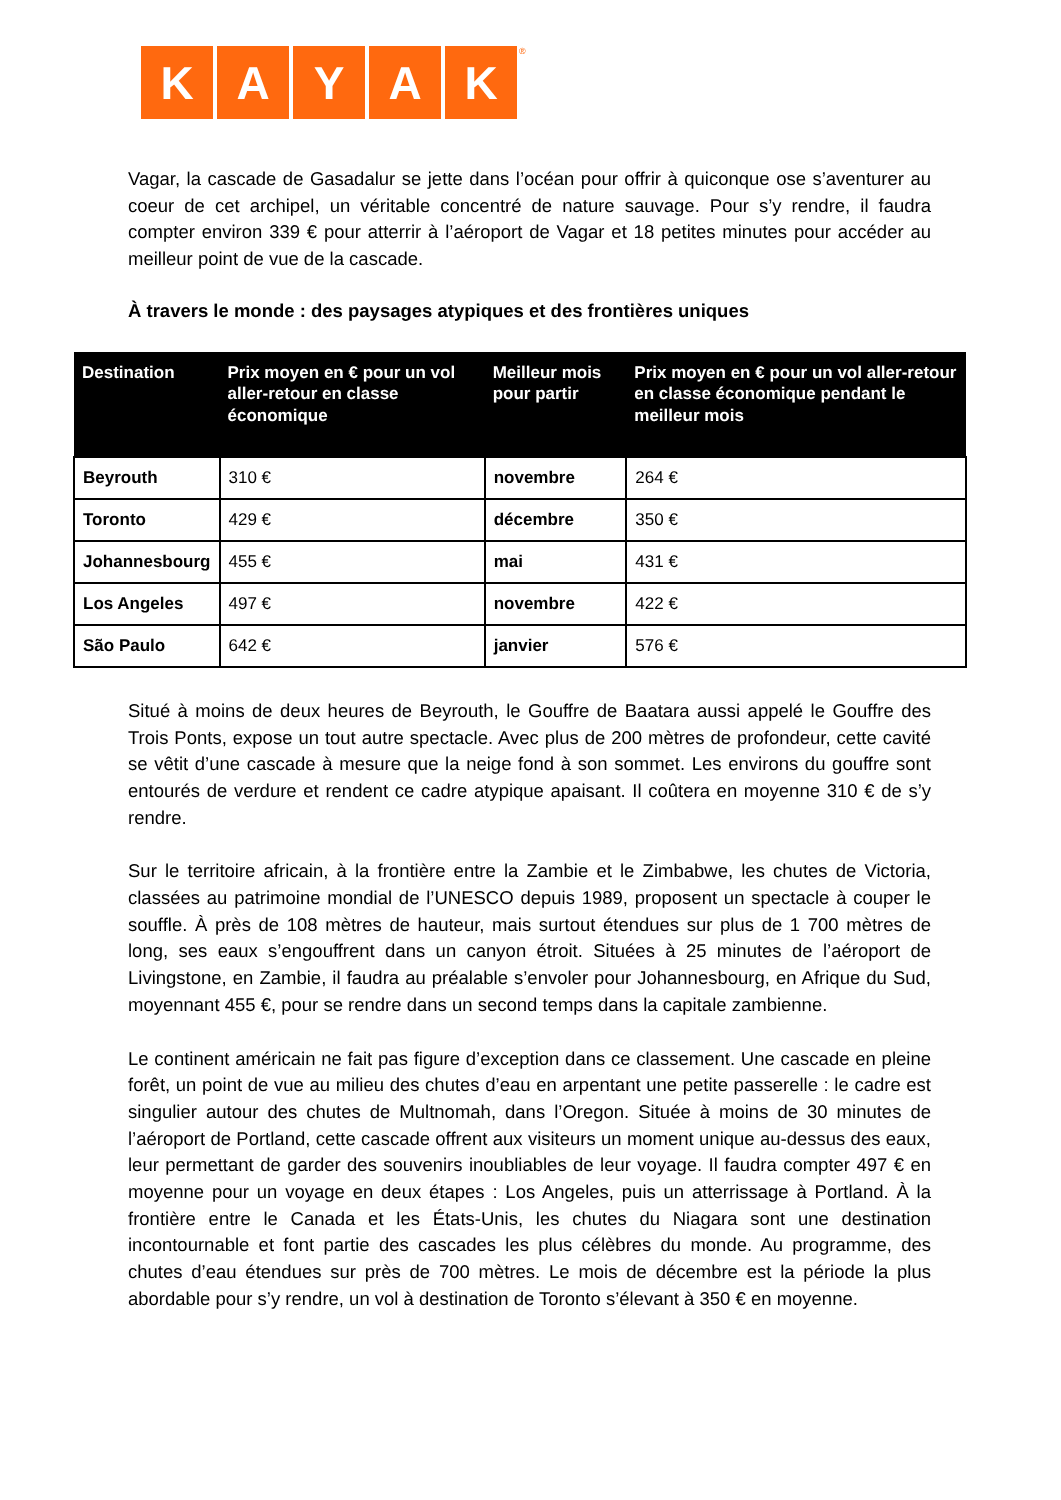KAYAK<sup>®</sup>
Vagar, la cascade de Gasadalur se jette dans l’océan pour offrir à quiconque ose s’aventurer au coeur de cet archipel, un véritable concentré de nature sauvage. Pour s’y rendre, il faudra compter environ 339 € pour atterrir à l’aéroport de Vagar et 18 petites minutes pour accéder au meilleur point de vue de la cascade.
À travers le monde : des paysages atypiques et des frontières uniques
| Destination | Prix moyen en € pour un vol aller-retour en classe économique | Meilleur mois pour partir | Prix moyen en € pour un vol aller-retour en classe économique pendant le meilleur mois |
| --- | --- | --- | --- |
| Beyrouth | 310 € | novembre | 264 € |
| Toronto | 429 € | décembre | 350 € |
| Johannesbourg | 455 € | mai | 431 € |
| Los Angeles | 497 € | novembre | 422 € |
| São Paulo | 642 € | janvier | 576 € |
Situé à moins de deux heures de Beyrouth, le Gouffre de Baatara aussi appelé le Gouffre des Trois Ponts, expose un tout autre spectacle. Avec plus de 200 mètres de profondeur, cette cavité se vêtit d’une cascade à mesure que la neige fond à son sommet. Les environs du gouffre sont entourés de verdure et rendent ce cadre atypique apaisant. Il coûtera en moyenne 310 € de s’y rendre.
Sur le territoire africain, à la frontière entre la Zambie et le Zimbabwe, les chutes de Victoria, classées au patrimoine mondial de l’UNESCO depuis 1989, proposent un spectacle à couper le souffle. À près de 108 mètres de hauteur, mais surtout étendues sur plus de 1 700 mètres de long, ses eaux s’engouffrent dans un canyon étroit. Situées à 25 minutes de l’aéroport de Livingstone, en Zambie, il faudra au préalable s’envoler pour Johannesbourg, en Afrique du Sud, moyennant 455 €, pour se rendre dans un second temps dans la capitale zambienne.
Le continent américain ne fait pas figure d’exception dans ce classement. Une cascade en pleine forêt, un point de vue au milieu des chutes d’eau en arpentant une petite passerelle : le cadre est singulier autour des chutes de Multnomah, dans l’Oregon. Située à moins de 30 minutes de l’aéroport de Portland, cette cascade offrent aux visiteurs un moment unique au-dessus des eaux, leur permettant de garder des souvenirs inoubliables de leur voyage. Il faudra compter 497 € en moyenne pour un voyage en deux étapes : Los Angeles, puis un atterrissage à Portland. À la frontière entre le Canada et les États-Unis, les chutes du Niagara sont une destination incontournable et font partie des cascades les plus célèbres du monde. Au programme, des chutes d’eau étendues sur près de 700 mètres. Le mois de décembre est la période la plus abordable pour s’y rendre, un vol à destination de Toronto s’élevant à 350 € en moyenne.